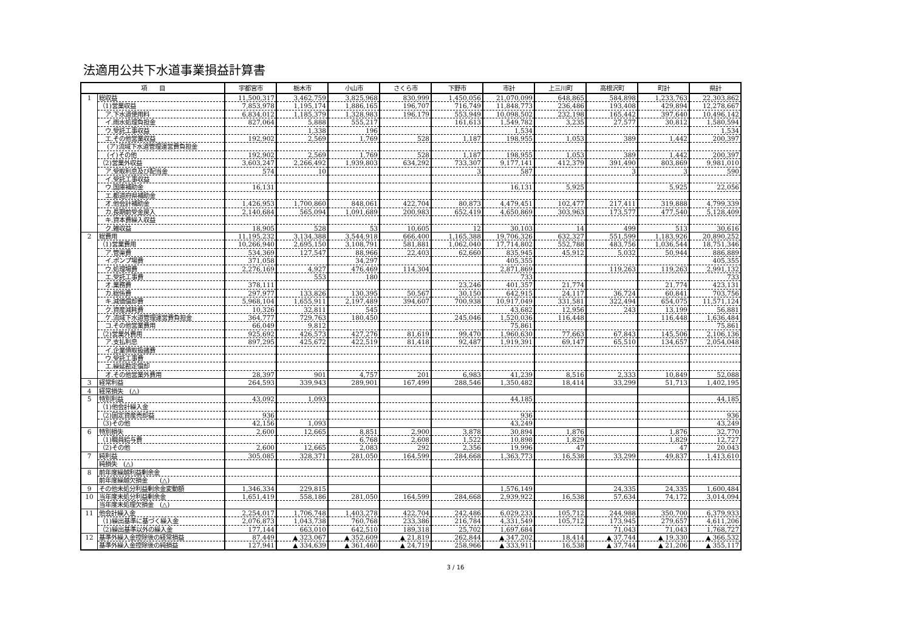法適用公共下水道事業損益計算書
| 項 目 | | 宇都宮市 | 栃木市 | 小山市 | さくら市 | 下野市 | 市計 | 上三川町 | 高根沢町 | 町計 | 県計 |
| --- | --- | --- | --- | --- | --- | --- | --- | --- | --- | --- | --- |
| 1 | 総収益 | 11,500,317 | 3,462,759 | 3,825,968 | 830,999 | 1,450,056 | 21,070,099 | 648,865 | 584,898 | 1,233,763 | 22,303,862 |
| | （1)営業収益 | 7,853,978 | 1,195,174 | 1,886,165 | 196,707 | 716,749 | 11,848,773 | 236,486 | 193,408 | 429,894 | 12,278,667 |
| | ア.下水道使用料 | 6,834,012 | 1,185,379 | 1,328,983 | 196,179 | 553,949 | 10,098,502 | 232,198 | 165,442 | 397,640 | 10,496,142 |
| | イ.雨水処理負担金 | 827,064 | 5,888 | 555,217 | | 161,613 | 1,549,782 | 3,235 | 27,577 | 30,812 | 1,580,594 |
| | ウ.受託工事収益 | | 1,338 | 196 | | | 1,534 | | | | 1,534 |
| | エ.その他営業収益 | 192,902 | 2,569 | 1,769 | 528 | 1,187 | 198,955 | 1,053 | 389 | 1,442 | 200,397 |
| | (ア)流域下水道管理運営費負担金 | | | | | | | | | | |
| | (イ)その他 | 192,902 | 2,569 | 1,769 | 528 | 1,187 | 198,955 | 1,053 | 389 | 1,442 | 200,397 |
| | （2)営業外収益 | 3,603,247 | 2,266,492 | 1,939,803 | 634,292 | 733,307 | 9,177,141 | 412,379 | 391,490 | 803,869 | 9,981,010 |
| | ア.受取利息及び配当金 | 574 | 10 | | | 3 | 587 | | 3 | 3 | 590 |
| | イ.受託工事収益 | | | | | | | | | | |
| | ウ.国庫補助金 | 16,131 | | | | | 16,131 | 5,925 | | 5,925 | 22,056 |
| | エ.都道府県補助金 | | | | | | | | | | |
| | オ.他会計補助金 | 1,426,953 | 1,700,860 | 848,061 | 422,704 | 80,873 | 4,479,451 | 102,477 | 217,411 | 319,888 | 4,799,339 |
| | カ.長期前受金戻入 | 2,140,684 | 565,094 | 1,091,689 | 200,983 | 652,419 | 4,650,869 | 303,963 | 173,577 | 477,540 | 5,128,409 |
| | キ.資本費繰入収益 | | | | | | | | | | |
| | ク.雑収益 | 18,905 | 528 | 53 | 10,605 | 12 | 30,103 | 14 | 499 | 513 | 30,616 |
| 2 | 総費用 | 11,195,232 | 3,134,388 | 3,544,918 | 666,400 | 1,165,388 | 19,706,326 | 632,327 | 551,599 | 1,183,926 | 20,890,252 |
| | （1)営業費用 | 10,266,940 | 2,695,150 | 3,108,791 | 581,881 | 1,062,040 | 17,714,802 | 552,788 | 483,756 | 1,036,544 | 18,751,346 |
| | ア.管渠費 | 534,369 | 127,547 | 88,966 | 22,403 | 62,660 | 835,945 | 45,912 | 5,032 | 50,944 | 886,889 |
| | イ.ポンプ場費 | 371,058 | | 34,297 | | | 405,355 | | | | 405,355 |
| | ウ.処理場費 | 2,276,169 | 4,927 | 476,469 | 114,304 | | 2,871,869 | | 119,263 | 119,263 | 2,991,132 |
| | エ.受託工事費 | | 553 | 180 | | | 733 | | | | 733 |
| | オ.業務費 | 378,111 | | | | 23,246 | 401,357 | 21,774 | | 21,774 | 423,131 |
| | カ.総係費 | 297,977 | 133,826 | 130,395 | 50,567 | 30,150 | 642,915 | 24,117 | 36,724 | 60,841 | 703,756 |
| | キ.減価償却費 | 5,968,104 | 1,655,911 | 2,197,489 | 394,607 | 700,938 | 10,917,049 | 331,581 | 322,494 | 654,075 | 11,571,124 |
| | ク.資産減耗費 | 10,326 | 32,811 | 545 | | | 43,682 | 12,956 | 243 | 13,199 | 56,881 |
| | ケ.流域下水道管理運営費負担金 | 364,777 | 729,763 | 180,450 | | 245,046 | 1,520,036 | 116,448 | | 116,448 | 1,636,484 |
| | コ.その他営業費用 | 66,049 | 9,812 | | | | 75,861 | | | | 75,861 |
| | （2)営業外費用 | 925,692 | 426,573 | 427,276 | 81,619 | 99,470 | 1,960,630 | 77,663 | 67,843 | 145,506 | 2,106,136 |
| | ア.支払利息 | 897,295 | 425,672 | 422,519 | 81,418 | 92,487 | 1,919,391 | 69,147 | 65,510 | 134,657 | 2,054,048 |
| | イ.企業債取扱諸費 | | | | | | | | | | |
| | ウ.受託工事費 | | | | | | | | | | |
| | エ.繰延勘定償却 | | | | | | | | | | |
| | オ.その他営業外費用 | 28,397 | 901 | 4,757 | 201 | 6,983 | 41,239 | 8,516 | 2,333 | 10,849 | 52,088 |
| 3 | 経常利益 | 264,593 | 339,943 | 289,901 | 167,499 | 288,546 | 1,350,482 | 18,414 | 33,299 | 51,713 | 1,402,195 |
| 4 | 経常損失 (△) | | | | | | | | | | |
| 5 | 特別利益 | 43,092 | 1,093 | | | | 44,185 | | | | 44,185 |
| | （1)他会計繰入金 | | | | | | | | | | |
| | （2)固定資産売却益 | 936 | | | | | 936 | | | | 936 |
| | （3)その他 | 42,156 | 1,093 | | | | 43,249 | | | | 43,249 |
| 6 | 特別損失 | 2,600 | 12,665 | 8,851 | 2,900 | 3,878 | 30,894 | 1,876 | | 1,876 | 32,770 |
| | （1)職員給与費 | | | 6,768 | 2,608 | 1,522 | 10,898 | 1,829 | | 1,829 | 12,727 |
| | （2)その他 | 2,600 | 12,665 | 2,083 | 292 | 2,356 | 19,996 | 47 | | 47 | 20,043 |
| 7 | 純利益 | 305,085 | 328,371 | 281,050 | 164,599 | 284,668 | 1,363,773 | 16,538 | 33,299 | 49,837 | 1,413,610 |
| | 純損失 (△) | | | | | | | | | | |
| 8 | 前年度繰越利益剰余金 | | | | | | | | | | |
| | 前年度繰越欠損金 (△) | | | | | | | | | | |
| 9 | その他未処分利益剰余金変動額 | 1,346,334 | 229,815 | | | | 1,576,149 | | 24,335 | 24,335 | 1,600,484 |
| 10 | 当年度未処分利益剰余金 | 1,651,419 | 558,186 | 281,050 | 164,599 | 284,668 | 2,939,922 | 16,538 | 57,634 | 74,172 | 3,014,094 |
| | 当年度未処理欠損金 (△) | | | | | | | | | | |
| 11 | 他会計繰入金 | 2,254,017 | 1,706,748 | 1,403,278 | 422,704 | 242,486 | 6,029,233 | 105,712 | 244,988 | 350,700 | 6,379,933 |
| | （1)繰出基準に基づく繰入金 | 2,076,873 | 1,043,738 | 760,768 | 233,386 | 216,784 | 4,331,549 | 105,712 | 173,945 | 279,657 | 4,611,206 |
| | （2)繰出基準以外の繰入金 | 177,144 | 663,010 | 642,510 | 189,318 | 25,702 | 1,697,684 | | 71,043 | 71,043 | 1,768,727 |
| 12 | 基準外繰入金控除後の経常損益 | 87,449 | ▲ 323,067 | ▲ 352,609 | ▲ 21,819 | 262,844 | ▲ 347,202 | 18,414 | ▲ 37,744 | ▲ 19,330 | ▲ 366,532 |
| | 基準外繰入金控除後の純損益 | 127,941 | ▲ 334,639 | ▲ 361,460 | ▲ 24,719 | 258,966 | ▲ 333,911 | 16,538 | ▲ 37,744 | ▲ 21,206 | ▲ 355,117 |
3 / 16